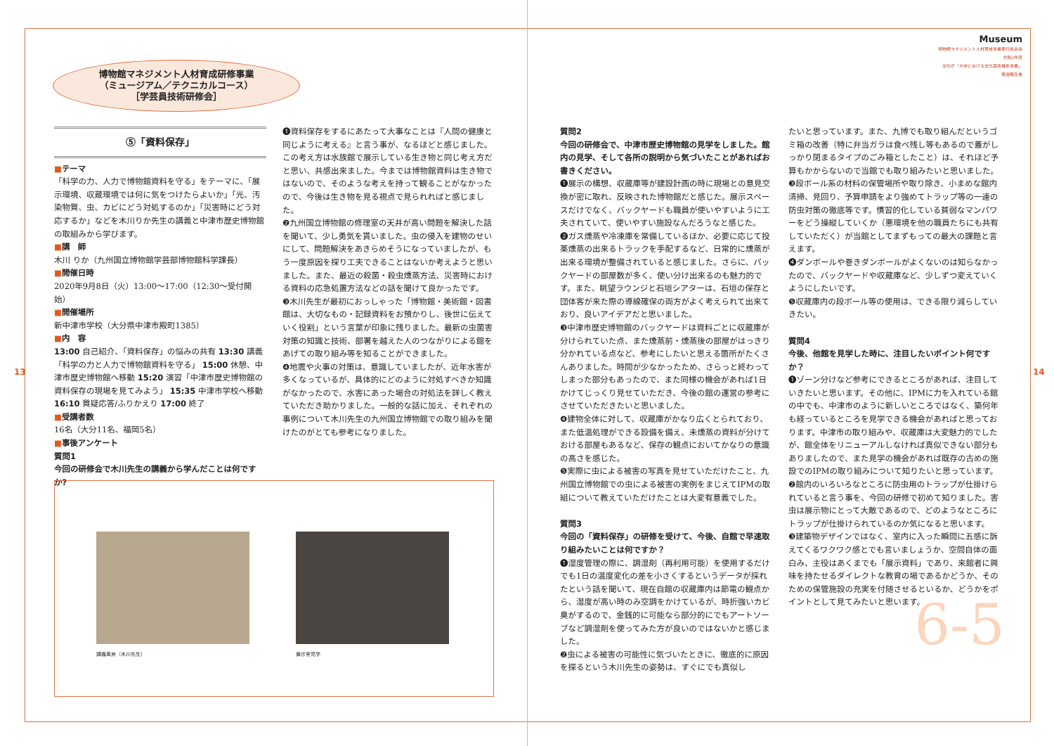13 14
博物館マネジメント人材育成研修事業
（ミュージアム／テクニカルコース）
［学芸員技術研修会］
⑤「資料保存」
■テーマ
「科学の力、人力で博物館資料を守る」をテーマに、「展示環境、収蔵環境では何に気をつけたらよいか」「光、汚染物質、虫、カビにどう対処するのか」「災害時にどう対応するか」などを木川りか先生の講義と中津市歴史博物館の取組みから学びます。
■講　師
木川 りか（九州国立博物館学芸部博物館科学課長）
■開催日時
2020年9月8日（火）13:00～17:00（12:30～受付開始）
■開催場所
新中津市学校（大分県中津市殿町1385）
■内　容
13:00 自己紹介、「資料保存」の悩みの共有 13:30 講義「科学の力と人力で博物館資料を守る」 15:00 休憩、中津市歴史博物館へ移動 15:20 演習「中津市歴史博物館の資料保存の現場を見てみよう」 15:35 中津市学校へ移動 16:10 質疑応答/ふりかえり 17:00 終了
■受講者数
16名（大分11名、福岡5名）
■事後アンケート
質問1
今回の研修会で木川先生の講義から学んだことは何ですか?
❶資料保存をするにあたって大事なことは『人間の健康と同じように考える』と言う事が、なるほどと感じました。この考え方は水族館で展示している生き物と同じ考え方だと思い、共感出来ました。今までは博物館資料は生き物ではないので、そのような考えを持って観ることがなかったので、今後は生き物を見る視点で見られればと感じました。
❷九州国立博物館の修理室の天井が高い問題を解決した話を聞いて、少し勇気を貰いました。虫の侵入を建物のせいにして、問題解決をあきらめそうになっていましたが、もう一度原因を探り工夫できることはないか考えようと思いました。また、最近の殺菌・殺虫燻蒸方法、災害時における資料の応急処置方法などの話を聞けて良かったです。
❸木川先生が最初におっしゃった「博物館・美術館・図書館は、大切なもの・記録資料をお預かりし、後世に伝えていく役割」という言葉が印象に残りました。最新の虫菌害対策の知識と技術、部署を越えた人のつながりによる館をあげての取り組み等を知ることができました。
❹地震や火事の対策は、意識していましたが、近年水害が多くなっているが、具体的にどのように対処すべきか知識がなかったので、水害にあった場合の対処法を詳しく教えていただき助かりました。一般的な話に加え、それぞれの事例について木川先生の九州国立博物館での取り組みを聞けたのがとても参考になりました。
講義風景（木川先生） 展示室見学
Museum
博物館マネジメント人材育成事業実行委員会
令和2年度
文化庁「大学における文化芸術推進事業」
実施報告書
質問2
今回の研修会で、中津市歴史博物館の見学をしました。館内の見学、そして各所の説明から気づいたことがあればお書きください。
❶展示の構想、収蔵庫等が建設計画の時に現場との意見交換が密に取れ、反映された博物館だと感じた。展示スペースだけでなく、バックヤードも職員が使いやすいように工夫されていて、使いやすい施設なんだろうなと感じた。
❷ガス燻蒸や冷凍庫を常備しているほか、必要に応じて投薬燻蒸の出来るトラックを手配するなど、日常的に燻蒸が出来る環境が整備されていると感じました。さらに、バックヤードの部屋数が多く、使い分け出来るのも魅力的です。また、眺望ラウンジと石垣シアターは、石垣の保存と団体客が来た際の導線確保の両方がよく考えられて出来ており、良いアイデアだと思いました。
❸中津市歴史博物館のバックヤードは資料ごとに収蔵庫が分けられていた点、また燻蒸前・燻蒸後の部屋がはっきり分かれている点など、参考にしたいと思える箇所がたくさんありました。時間が少なかったため、さらっと終わってしまった部分もあったので、また同様の機会があれば1日かけてじっくり見せていただき、今後の館の運営の参考にさせていただきたいと思いました。
❹建物全体に対して、収蔵庫がかなり広くとられており、また低温処理ができる設備を備え、未燻蒸の資料が分けておける部屋もあるなど、保存の観点においてかなりの意識の高さを感じた。
❺実際に虫による被害の写真を見せていただけたこと、九州国立博物館での虫による被害の実例をまじえてIPMの取組について教えていただけたことは大変有意義でした。
質問3
今回の「資料保存」の研修を受けて、今後、自館で早速取り組みたいことは何ですか？
❶湿度管理の際に、調湿剤（再利用可能）を使用するだけでも1日の温度変化の差を小さくするというデータが採れたという話を聞いて、現在自館の収蔵庫内は節電の観点から、湿度が高い時のみ空調をかけているが、時折強いカビ臭がするので、金銭的に可能なら部分的にでもアートソーブなど調湿剤を使ってみた方が良いのではないかと感じました。
❷虫による被害の可能性に気づいたときに、徹底的に原因を探るという木川先生の姿勢は、すぐにでも真似し
たいと思っています。また、九博でも取り組んだというゴミ箱の改善（特に弁当ガラは食べ残し等もあるので蓋がしっかり閉まるタイプのごみ箱としたこと）は、それほど予算もかからないので当館でも取り組みたいと思いました。
❸段ボール系の材料の保管場所や取り除き、小まめな館内清掃、見回り、予算申請をより強めてトラップ等の一連の防虫対策の徹底等です。慣習的化している貧弱なマンパワーをどう操縦していくか（悪環境を他の職員たちにも共有していただく）が当館としてまずもっての最大の課題と言えます。
❹ダンボールや巻きダンボールがよくないのは知らなかったので、バックヤードや収蔵庫など、少しずつ変えていくようにしたいです。
❺収蔵庫内の段ボール等の使用は、できる限り減らしていきたい。
質問4
今後、他館を見学した時に、注目したいポイント何ですか？
❶ゾーン分けなど参考にできるところがあれば、注目していきたいと思います。その他に、IPMに力を入れている館の中でも、中津市のように新しいところではなく、築何年も経っているところを見学できる機会があればと思っております。中津市の取り組みや、収蔵庫は大変魅力的でしたが、館全体をリニューアルしなければ真似できない部分もありましたので、また見学の機会があれば既存の古めの施設でのIPMの取り組みについて知りたいと思っています。
❷館内のいろいろなところに防虫用のトラップが仕掛けられていると言う事を、今回の研修で初めて知りました。害虫は展示物にとって大敵であるので、どのようなところにトラップが仕掛けられているのか気になると思います。
❸建築物デザインではなく、室内に入った瞬間に五感に訴えてくるワクワク感とでも言いましょうか、空間自体の面白み、主役はあくまでも「展示資料」であり、来館者に興味を持たせるダイレクトな教育の場であるかどうか、そのための保管施設の充実を付随させるといるか、どうかをポイントとして見てみたいと思います。
6-5